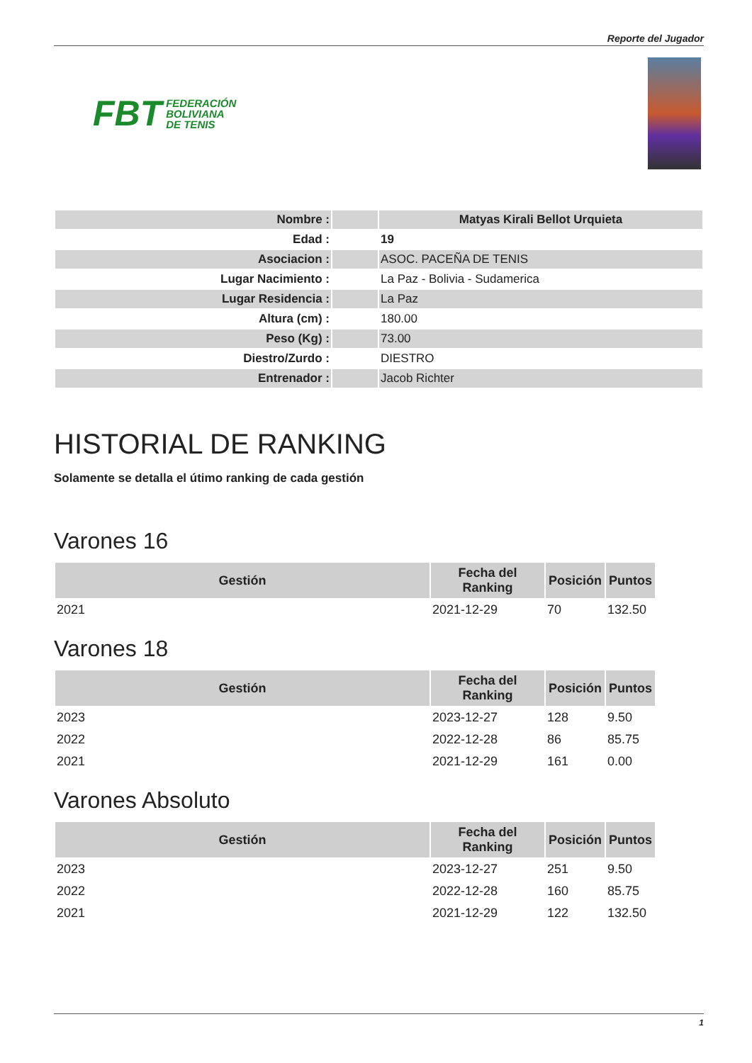Reporte del Jugador
FBT FEDERACIÓN
BOLIVIANA
DE TENIS
| Nombre : | | Matyas Kirali Bellot Urquieta |
| Edad : | | 19 |
| Asociacion : | | ASOC. PACEÑA DE TENIS |
| Lugar Nacimiento : | | La Paz - Bolivia - Sudamerica |
| Lugar Residencia : | | La Paz |
| Altura (cm) : | | 180.00 |
| Peso (Kg) : | | 73.00 |
| Diestro/Zurdo : | | DIESTRO |
| Entrenador : | | Jacob Richter |
HISTORIAL DE RANKING
Solamente se detalla el útimo ranking de cada gestión
Varones 16
| Gestión | Fecha del Ranking | Posición | Puntos |
| --- | --- | --- | --- |
| 2021 | 2021-12-29 | 70 | 132.50 |
Varones 18
| Gestión | Fecha del Ranking | Posición | Puntos |
| --- | --- | --- | --- |
| 2023 | 2023-12-27 | 128 | 9.50 |
| 2022 | 2022-12-28 | 86 | 85.75 |
| 2021 | 2021-12-29 | 161 | 0.00 |
Varones Absoluto
| Gestión | Fecha del Ranking | Posición | Puntos |
| --- | --- | --- | --- |
| 2023 | 2023-12-27 | 251 | 9.50 |
| 2022 | 2022-12-28 | 160 | 85.75 |
| 2021 | 2021-12-29 | 122 | 132.50 |
1